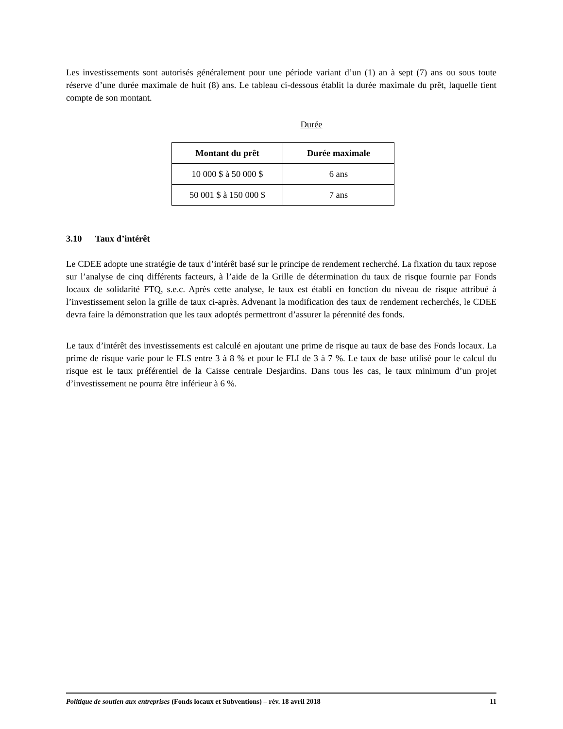Les investissements sont autorisés généralement pour une période variant d’un (1) an à sept (7) ans ou sous toute réserve d’une durée maximale de huit (8) ans. Le tableau ci-dessous établit la durée maximale du prêt, laquelle tient compte de son montant.
Durée
| Montant du prêt | Durée maximale |
| --- | --- |
| 10 000 $ à 50 000 $ | 6 ans |
| 50 001 $ à 150 000 $ | 7 ans |
3.10 Taux d’intérêt
Le CDEE adopte une stratégie de taux d’intérêt basé sur le principe de rendement recherché. La fixation du taux repose sur l’analyse de cinq différents facteurs, à l’aide de la Grille de détermination du taux de risque fournie par Fonds locaux de solidarité FTQ, s.e.c. Après cette analyse, le taux est établi en fonction du niveau de risque attribué à l’investissement selon la grille de taux ci-après. Advenant la modification des taux de rendement recherchés, le CDEE devra faire la démonstration que les taux adoptés permettront d’assurer la pérennité des fonds.
Le taux d’intérêt des investissements est calculé en ajoutant une prime de risque au taux de base des Fonds locaux. La prime de risque varie pour le FLS entre 3 à 8 % et pour le FLI de 3 à 7 %. Le taux de base utilisé pour le calcul du risque est le taux préférentiel de la Caisse centrale Desjardins. Dans tous les cas, le taux minimum d’un projet d’investissement ne pourra être inférieur à 6 %.
Politique de soutien aux entreprises (Fonds locaux et Subventions) – rév. 18 avril 2018 11